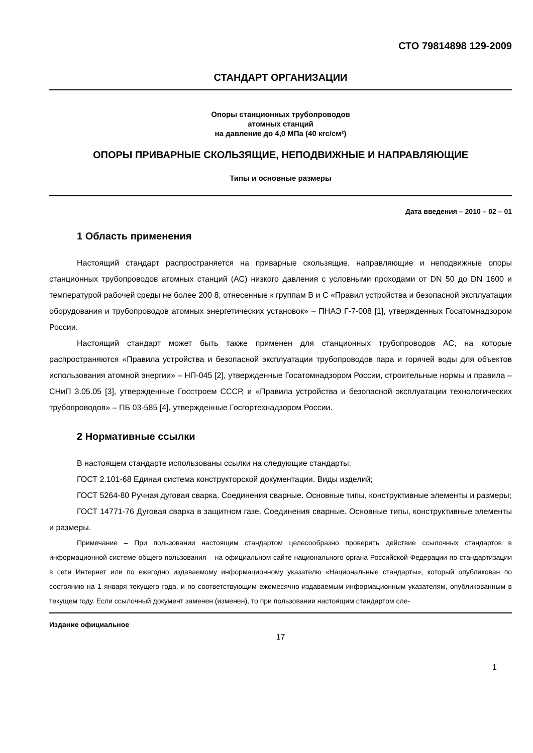СТО 79814898 129-2009
СТАНДАРТ ОРГАНИЗАЦИИ
Опоры станционных трубопроводов
атомных станций
на давление до 4,0 МПа (40 кгс/см²)
ОПОРЫ ПРИВАРНЫЕ СКОЛЬЗЯЩИЕ, НЕПОДВИЖНЫЕ И НАПРАВЛЯЮЩИЕ
Типы и основные размеры
Дата введения – 2010 – 02 – 01
1 Область применения
Настоящий стандарт распространяется на приварные скользящие, направляющие и неподвижные опоры станционных трубопроводов атомных станций (АС) низкого давления с условными проходами от DN 50 до DN 1600 и температурой рабочей среды не более 200 8, отнесенные к группам В и С «Правил устройства и безопасной эксплуатации оборудования и трубопроводов атомных энергетических установок» – ПНАЭ Г-7-008 [1], утвержденных Госатомнадзором России.
Настоящий стандарт может быть также применен для станционных трубопроводов АС, на которые распространяются «Правила устройства и безопасной эксплуатации трубопроводов пара и горячей воды для объектов использования атомной энергии» – НП-045 [2], утвержденные Госатомнадзором России, строительные нормы и правила – СНиП 3.05.05 [3], утвержденные Госстроем СССР, и «Правила устройства и безопасной эксплуатации технологических трубопроводов» – ПБ 03-585 [4], утвержденные Госгортехнадзором России.
2 Нормативные ссылки
В настоящем стандарте использованы ссылки на следующие стандарты:
ГОСТ 2.101-68 Единая система конструкторской документации. Виды изделий;
ГОСТ 5264-80 Ручная дуговая сварка. Соединения сварные. Основные типы, конструктивные элементы и размеры;
ГОСТ 14771-76 Дуговая сварка в защитном газе. Соединения сварные. Основные типы, конструктивные элементы и размеры.
Примечание – При пользовании настоящим стандартом целесообразно проверить действие ссылочных стандартов в информационной системе общего пользования – на официальном сайте национального органа Российской Федерации по стандартизации в сети Интернет или по ежегодно издаваемому информационному указателю «Национальные стандарты», который опубликован по состоянию на 1 января текущего года, и по соответствующим ежемесячно издаваемым информационным указателям, опубликованным в текущем году. Если ссылочный документ заменен (изменен), то при пользовании настоящим стандартом сле-
Издание официальное
17
1